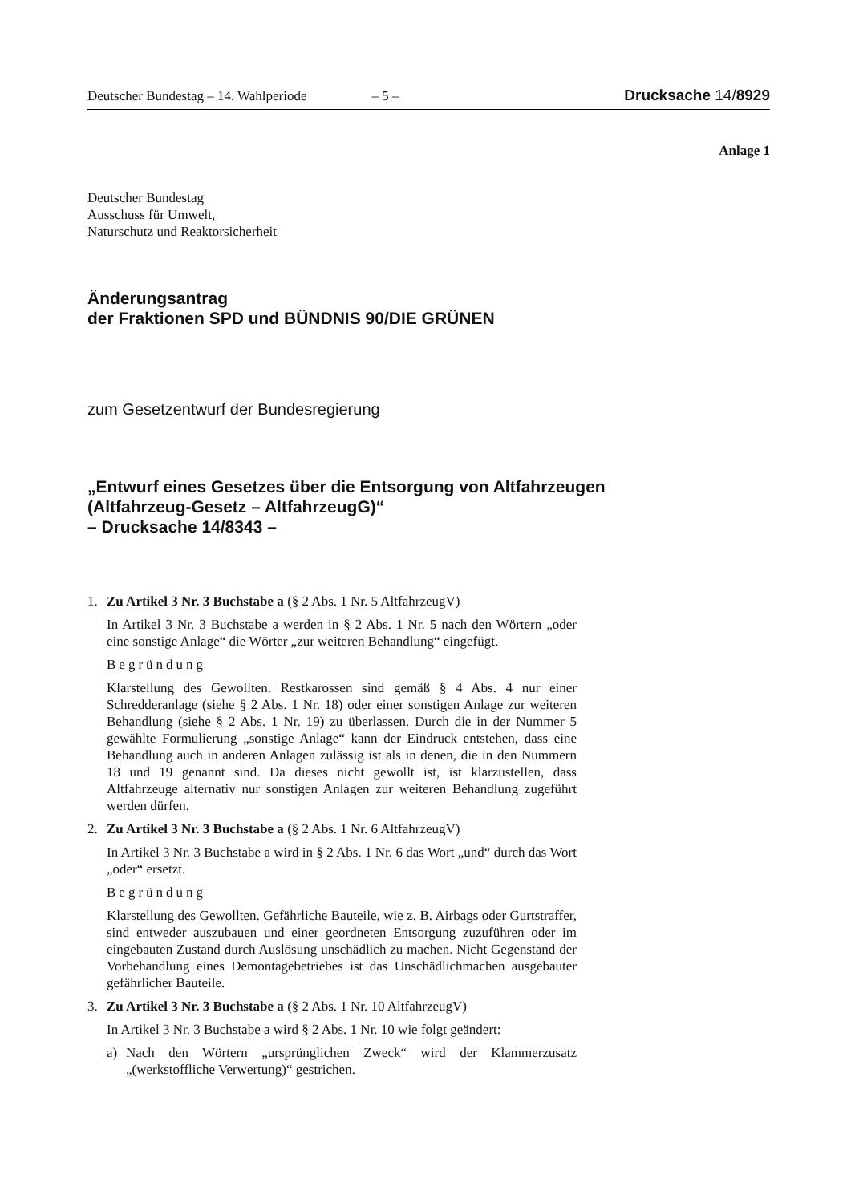Deutscher Bundestag – 14. Wahlperiode – 5 – Drucksache 14/8929
Anlage 1
Deutscher Bundestag
Ausschuss für Umwelt,
Naturschutz und Reaktorsicherheit
Änderungsantrag
der Fraktionen SPD und BÜNDNIS 90/DIE GRÜNEN
zum Gesetzentwurf der Bundesregierung
„Entwurf eines Gesetzes über die Entsorgung von Altfahrzeugen
(Altfahrzeug-Gesetz – AltfahrzeugG)“
– Drucksache 14/8343 –
1. Zu Artikel 3 Nr. 3 Buchstabe a (§ 2 Abs. 1 Nr. 5 AltfahrzeugV)
In Artikel 3 Nr. 3 Buchstabe a werden in § 2 Abs. 1 Nr. 5 nach den Wörtern „oder eine sonstige Anlage“ die Wörter „zur weiteren Behandlung“ eingefügt.
Begründung
Klarstellung des Gewollten. Restkarossen sind gemäß § 4 Abs. 4 nur einer Schredderanlage (siehe § 2 Abs. 1 Nr. 18) oder einer sonstigen Anlage zur weiteren Behandlung (siehe § 2 Abs. 1 Nr. 19) zu überlassen. Durch die in der Nummer 5 gewählte Formulierung „sonstige Anlage“ kann der Eindruck entstehen, dass eine Behandlung auch in anderen Anlagen zulässig ist als in denen, die in den Nummern 18 und 19 genannt sind. Da dieses nicht gewollt ist, ist klarzustellen, dass Altfahrzeuge alternativ nur sonstigen Anlagen zur weiteren Behandlung zugeführt werden dürfen.
2. Zu Artikel 3 Nr. 3 Buchstabe a (§ 2 Abs. 1 Nr. 6 AltfahrzeugV)
In Artikel 3 Nr. 3 Buchstabe a wird in § 2 Abs. 1 Nr. 6 das Wort „und“ durch das Wort „oder“ ersetzt.
Begründung
Klarstellung des Gewollten. Gefährliche Bauteile, wie z. B. Airbags oder Gurtstraffer, sind entweder auszubauen und einer geordneten Entsorgung zuzuführen oder im eingebauten Zustand durch Auslösung unschädlich zu machen. Nicht Gegenstand der Vorbehandlung eines Demontagebetriebes ist das Unschädlichmachen ausgebauter gefährlicher Bauteile.
3. Zu Artikel 3 Nr. 3 Buchstabe a (§ 2 Abs. 1 Nr. 10 AltfahrzeugV)
In Artikel 3 Nr. 3 Buchstabe a wird § 2 Abs. 1 Nr. 10 wie folgt geändert:
a) Nach den Wörtern „ursprünglichen Zweck“ wird der Klammerzusatz „(werkstoffliche Verwertung)“ gestrichen.